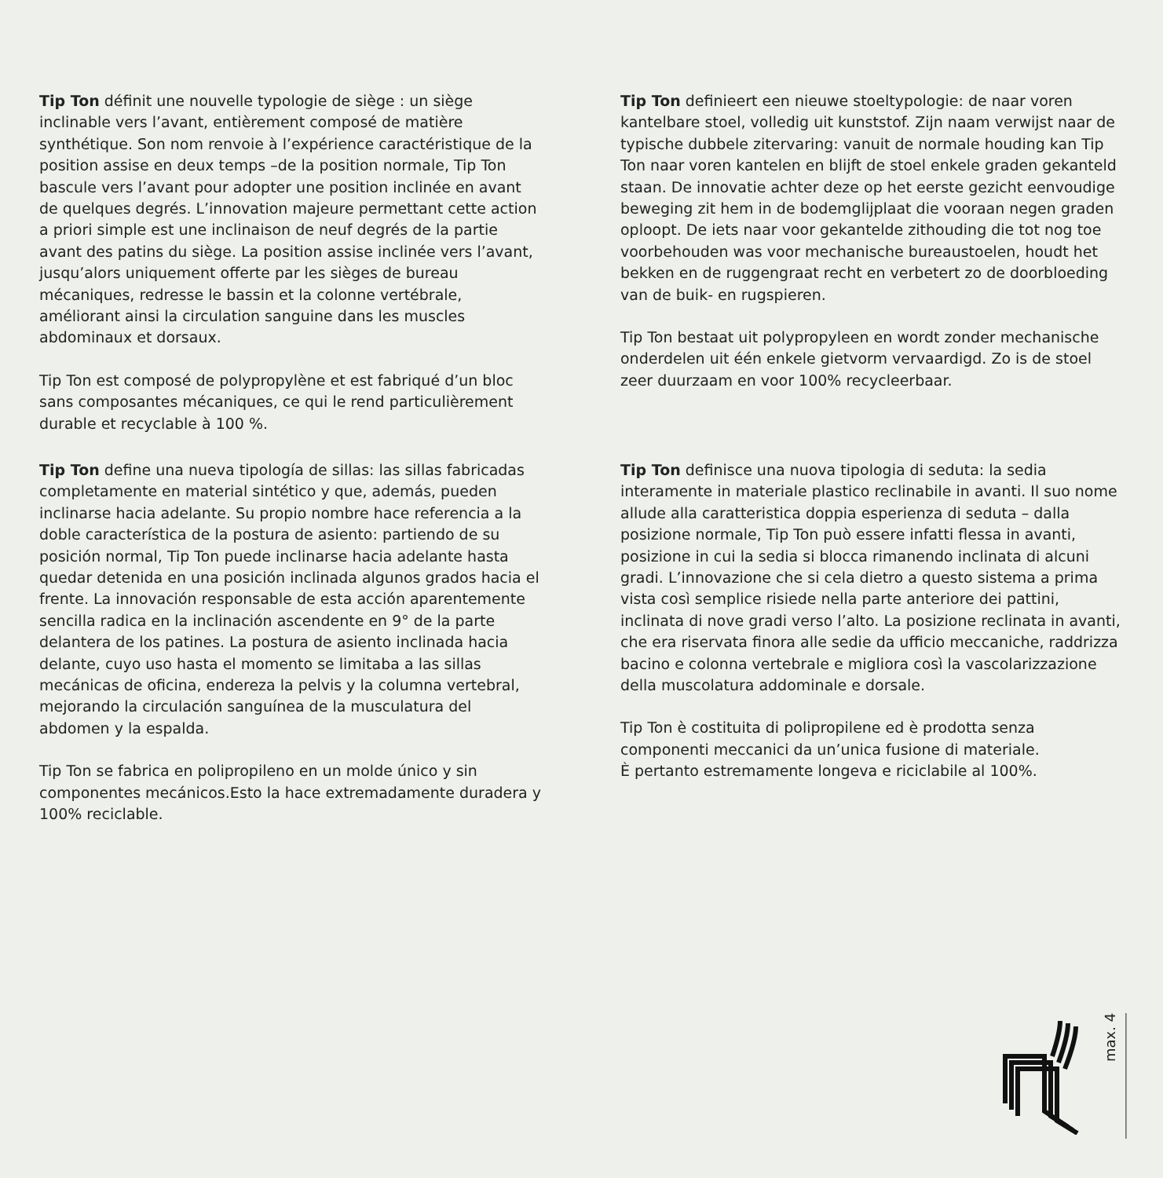Tip Ton définit une nouvelle typologie de siège : un siège inclinable vers l’avant, entièrement composé de matière synthétique. Son nom renvoie à l’expérience caractéristique de la position assise en deux temps –de la position normale, Tip Ton bascule vers l’avant pour adopter une position inclinée en avant de quelques degrés. L’innovation majeure permettant cette action a priori simple est une inclinaison de neuf degrés de la partie avant des patins du siège. La position assise inclinée vers l’avant, jusqu’alors uniquement offerte par les sièges de bureau mécaniques, redresse le bassin et la colonne vertébrale, améliorant ainsi la circulation sanguine dans les muscles abdominaux et dorsaux.
Tip Ton est composé de polypropylène et est fabriqué d’un bloc sans composantes mécaniques, ce qui le rend particulièrement durable et recyclable à 100 %.
Tip Ton definieert een nieuwe stoeltypologie: de naar voren kantelbare stoel, volledig uit kunststof. Zijn naam verwijst naar de typische dubbele zitervaring: vanuit de normale houding kan Tip Ton naar voren kantelen en blijft de stoel enkele graden gekanteld staan. De innovatie achter deze op het eerste gezicht eenvoudige beweging zit hem in de bodemglijplaat die vooraan negen graden oploopt. De iets naar voor gekantelde zithouding die tot nog toe voorbehouden was voor mechanische bureaustoelen, houdt het bekken en de ruggengraat recht en verbetert zo de doorbloeding van de buik- en rugspieren.
Tip Ton bestaat uit polypropyleen en wordt zonder mechanische onderdelen uit één enkele gietvorm vervaardigd. Zo is de stoel zeer duurzaam en voor 100% recycleerbaar.
Tip Ton define una nueva tipología de sillas: las sillas fabricadas completamente en material sintético y que, además, pueden inclinarse hacia adelante. Su propio nombre hace referencia a la doble característica de la postura de asiento: partiendo de su posición normal, Tip Ton puede inclinarse hacia adelante hasta quedar detenida en una posición inclinada algunos grados hacia el frente. La innovación responsable de esta acción aparentemente sencilla radica en la inclinación ascendente en 9° de la parte delantera de los patines. La postura de asiento inclinada hacia delante, cuyo uso hasta el momento se limitaba a las sillas mecánicas de oficina, endereza la pelvis y la columna vertebral, mejorando la circulación sanguínea de la musculatura del abdomen y la espalda.
Tip Ton se fabrica en polipropileno en un molde único y sin componentes mecánicos.Esto la hace extremadamente duradera y 100% reciclable.
Tip Ton definisce una nuova tipologia di seduta: la sedia interamente in materiale plastico reclinabile in avanti. Il suo nome allude alla caratteristica doppia esperienza di seduta – dalla posizione normale, Tip Ton può essere infatti flessa in avanti, posizione in cui la sedia si blocca rimanendo inclinata di alcuni gradi. L’innovazione che si cela dietro a questo sistema a prima vista così semplice risiede nella parte anteriore dei pattini, inclinata di nove gradi verso l’alto. La posizione reclinata in avanti, che era riservata finora alle sedie da ufficio meccaniche, raddrizza bacino e colonna vertebrale e migliora così la vascolarizzazione della muscolatura addominale e dorsale.
Tip Ton è costituita di polipropilene ed è prodotta senza componenti meccanici da un’unica fusione di materiale.
È pertanto estremamente longeva e riciclabile al 100%.
max. 4